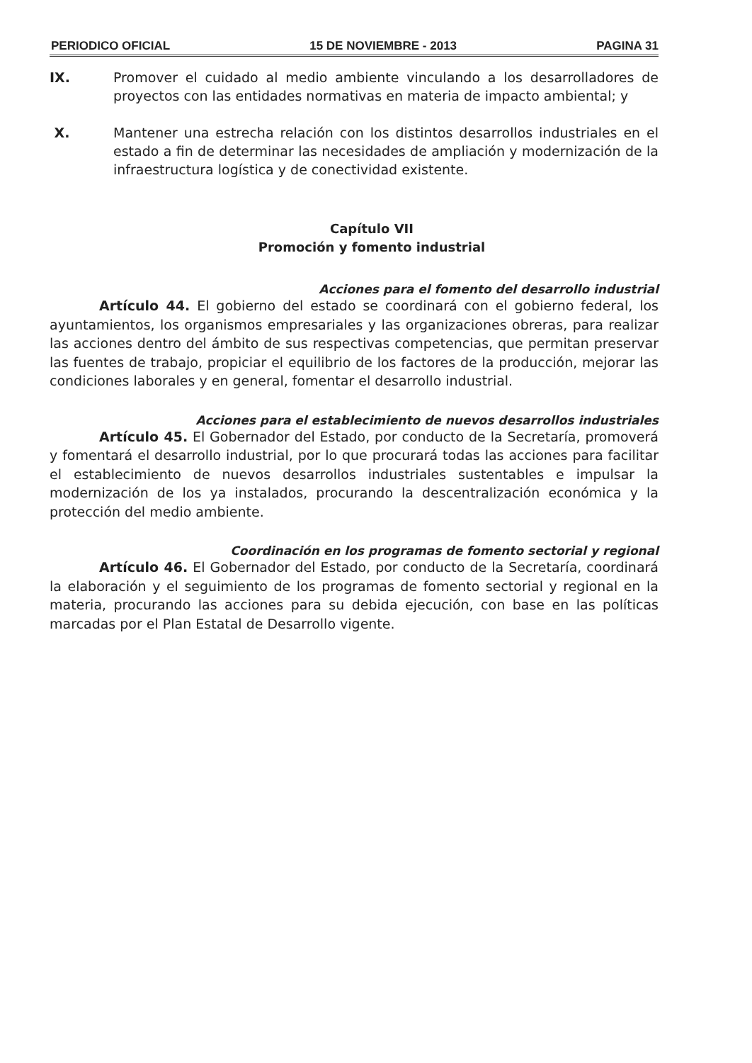PERIODICO OFICIAL 15 DE NOVIEMBRE - 2013 PAGINA 31
IX. Promover el cuidado al medio ambiente vinculando a los desarrolladores de proyectos con las entidades normativas en materia de impacto ambiental; y
X. Mantener una estrecha relación con los distintos desarrollos industriales en el estado a fin de determinar las necesidades de ampliación y modernización de la infraestructura logística y de conectividad existente.
Capítulo VII
Promoción y fomento industrial
Acciones para el fomento del desarrollo industrial
Artículo 44. El gobierno del estado se coordinará con el gobierno federal, los ayuntamientos, los organismos empresariales y las organizaciones obreras, para realizar las acciones dentro del ámbito de sus respectivas competencias, que permitan preservar las fuentes de trabajo, propiciar el equilibrio de los factores de la producción, mejorar las condiciones laborales y en general, fomentar el desarrollo industrial.
Acciones para el establecimiento de nuevos desarrollos industriales
Artículo 45. El Gobernador del Estado, por conducto de la Secretaría, promoverá y fomentará el desarrollo industrial, por lo que procurará todas las acciones para facilitar el establecimiento de nuevos desarrollos industriales sustentables e impulsar la modernización de los ya instalados, procurando la descentralización económica y la protección del medio ambiente.
Coordinación en los programas de fomento sectorial y regional
Artículo 46. El Gobernador del Estado, por conducto de la Secretaría, coordinará la elaboración y el seguimiento de los programas de fomento sectorial y regional en la materia, procurando las acciones para su debida ejecución, con base en las políticas marcadas por el Plan Estatal de Desarrollo vigente.